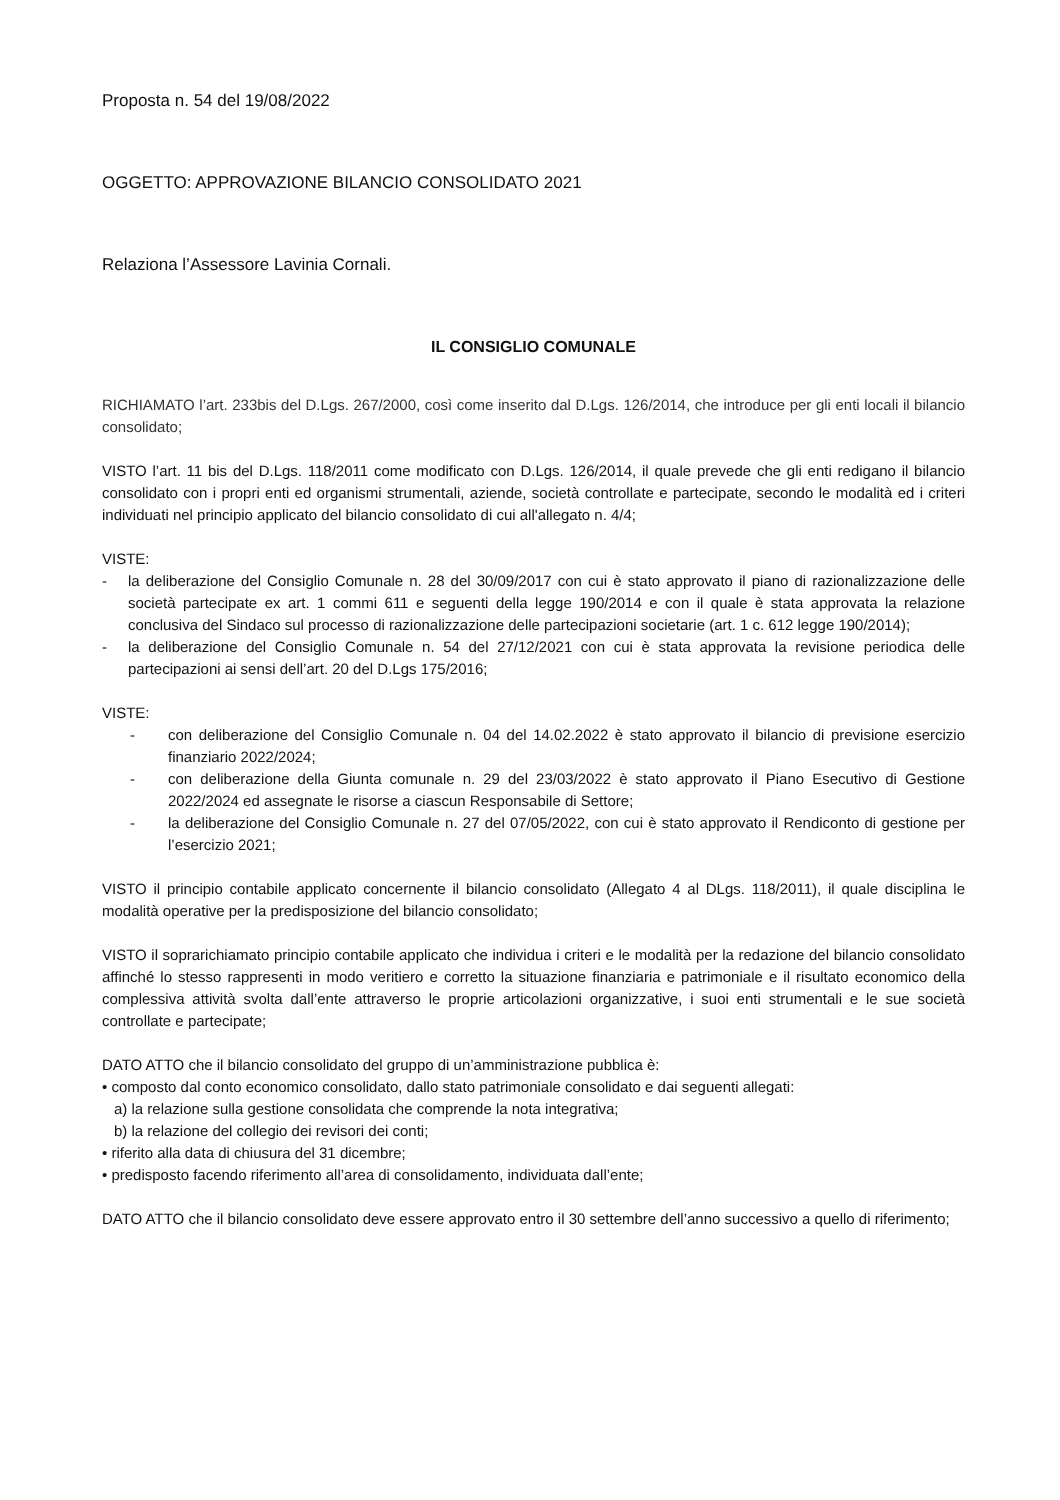Proposta n. 54 del 19/08/2022
OGGETTO: APPROVAZIONE BILANCIO CONSOLIDATO 2021
Relaziona l’Assessore Lavinia Cornali.
IL CONSIGLIO COMUNALE
RICHIAMATO l’art. 233bis del D.Lgs. 267/2000, così come inserito dal D.Lgs. 126/2014, che introduce per gli enti locali il bilancio consolidato;
VISTO l’art. 11 bis del D.Lgs. 118/2011 come modificato con D.Lgs. 126/2014, il quale prevede che gli enti redigano il bilancio consolidato con i propri enti ed organismi strumentali, aziende, società controllate e partecipate, secondo le modalità ed i criteri individuati nel principio applicato del bilancio consolidato di cui all'allegato n. 4/4;
VISTE:
- la deliberazione del Consiglio Comunale n. 28 del 30/09/2017 con cui è stato approvato il piano di razionalizzazione delle società partecipate ex art. 1 commi 611 e seguenti della legge 190/2014 e con il quale è stata approvata la relazione conclusiva del Sindaco sul processo di razionalizzazione delle partecipazioni societarie (art. 1 c. 612 legge 190/2014);
- la deliberazione del Consiglio Comunale n. 54 del 27/12/2021 con cui è stata approvata la revisione periodica delle partecipazioni ai sensi dell’art. 20 del D.Lgs 175/2016;
VISTE:
- con deliberazione del Consiglio Comunale n. 04 del 14.02.2022 è stato approvato il bilancio di previsione esercizio finanziario 2022/2024;
- con deliberazione della Giunta comunale n. 29 del 23/03/2022 è stato approvato il Piano Esecutivo di Gestione 2022/2024 ed assegnate le risorse a ciascun Responsabile di Settore;
- la deliberazione del Consiglio Comunale n. 27 del 07/05/2022, con cui è stato approvato il Rendiconto di gestione per l’esercizio 2021;
VISTO il principio contabile applicato concernente il bilancio consolidato (Allegato 4 al DLgs. 118/2011), il quale disciplina le modalità operative per la predisposizione del bilancio consolidato;
VISTO il soprarichiamato principio contabile applicato che individua i criteri e le modalità per la redazione del bilancio consolidato affinché lo stesso rappresenti in modo veritiero e corretto la situazione finanziaria e patrimoniale e il risultato economico della complessiva attività svolta dall’ente attraverso le proprie articolazioni organizzative, i suoi enti strumentali e le sue società controllate e partecipate;
DATO ATTO che il bilancio consolidato del gruppo di un’amministrazione pubblica è:
• composto dal conto economico consolidato, dallo stato patrimoniale consolidato e dai seguenti allegati:
a) la relazione sulla gestione consolidata che comprende la nota integrativa;
b) la relazione del collegio dei revisori dei conti;
• riferito alla data di chiusura del 31 dicembre;
• predisposto facendo riferimento all’area di consolidamento, individuata dall’ente;
DATO ATTO che il bilancio consolidato deve essere approvato entro il 30 settembre dell’anno successivo a quello di riferimento;